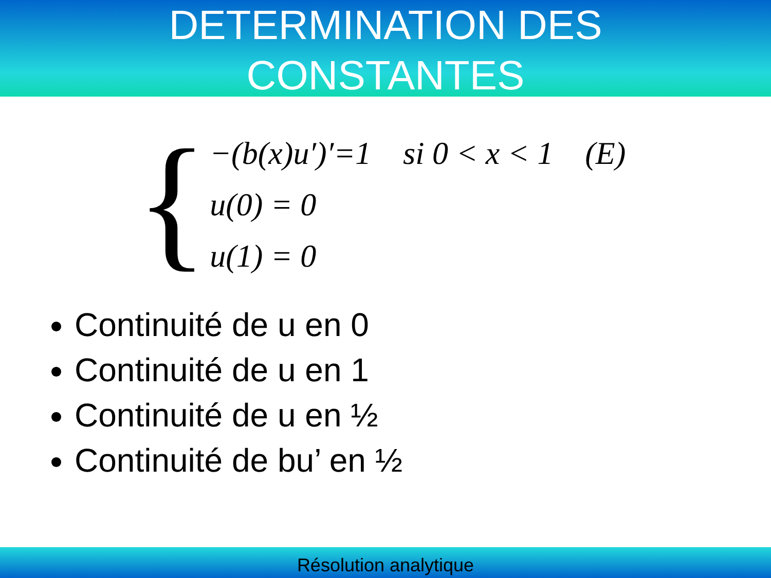DETERMINATION DES
CONSTANTES
{
−(b(x)u′)′=1 si 0 < x < 1 (E)
u(0) = 0
u(1) = 0
Continuité de u en 0
Continuité de u en 1
Continuité de u en ½
Continuité de bu’ en ½
Résolution analytique